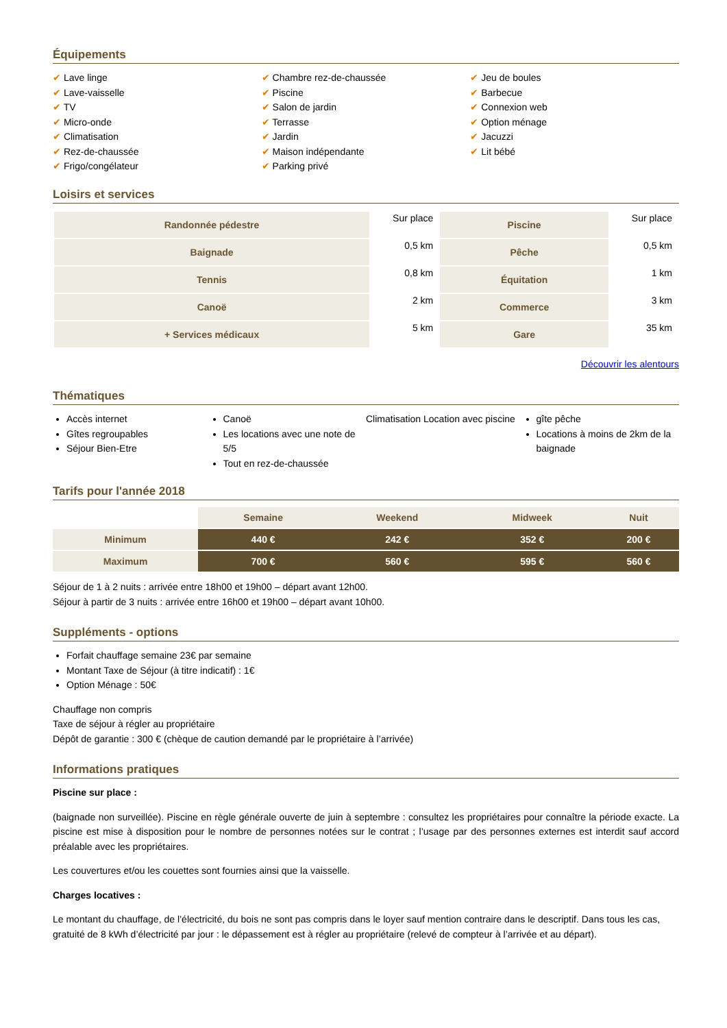Équipements
✔ Lave linge
✔ Lave-vaisselle
✔ TV
✔ Micro-onde
✔ Climatisation
✔ Rez-de-chaussée
✔ Frigo/congélateur
✔ Chambre rez-de-chaussée
✔ Piscine
✔ Salon de jardin
✔ Terrasse
✔ Jardin
✔ Maison indépendante
✔ Parking privé
✔ Jeu de boules
✔ Barbecue
✔ Connexion web
✔ Option ménage
✔ Jacuzzi
✔ Lit bébé
Loisirs et services
| Randonnée pédestre | Sur place | Piscine | Sur place |
| Baignade | 0,5 km | Pêche | 0,5 km |
| Tennis | 0,8 km | Équitation | 1 km |
| Canoë | 2 km | Commerce | 3 km |
| + Services médicaux | 5 km | Gare | 35 km |
Découvrir les alentours
Thématiques
Accès internet
Gîtes regroupables
Séjour Bien-Etre
Canoë
Les locations avec une note de 5/5
Tout en rez-de-chaussée
Climatisation Location avec piscine
gîte pêche
Locations à moins de 2km de la baignade
Tarifs pour l'année 2018
| | Semaine | Weekend | Midweek | Nuit |
| --- | --- | --- | --- | --- |
| Minimum | 440 € | 242 € | 352 € | 200 € |
| Maximum | 700 € | 560 € | 595 € | 560 € |
Séjour de 1 à 2 nuits : arrivée entre 18h00 et 19h00 – départ avant 12h00.
Séjour à partir de 3 nuits : arrivée entre 16h00 et 19h00 – départ avant 10h00.
Suppléments - options
Forfait chauffage semaine 23€ par semaine
Montant Taxe de Séjour (à titre indicatif) : 1€
Option Ménage : 50€
Chauffage non compris
Taxe de séjour à régler au propriétaire
Dépôt de garantie : 300 € (chèque de caution demandé par le propriétaire à l’arrivée)
Informations pratiques
Piscine sur place :
(baignade non surveillée). Piscine en règle générale ouverte de juin à septembre : consultez les propriétaires pour connaître la période exacte. La piscine est mise à disposition pour le nombre de personnes notées sur le contrat ; l’usage par des personnes externes est interdit sauf accord préalable avec les propriétaires.
Les couvertures et/ou les couettes sont fournies ainsi que la vaisselle.
Charges locatives :
Le montant du chauffage, de l’électricité, du bois ne sont pas compris dans le loyer sauf mention contraire dans le descriptif. Dans tous les cas, gratuité de 8 kWh d’électricité par jour : le dépassement est à régler au propriétaire (relevé de compteur à l’arrivée et au départ).